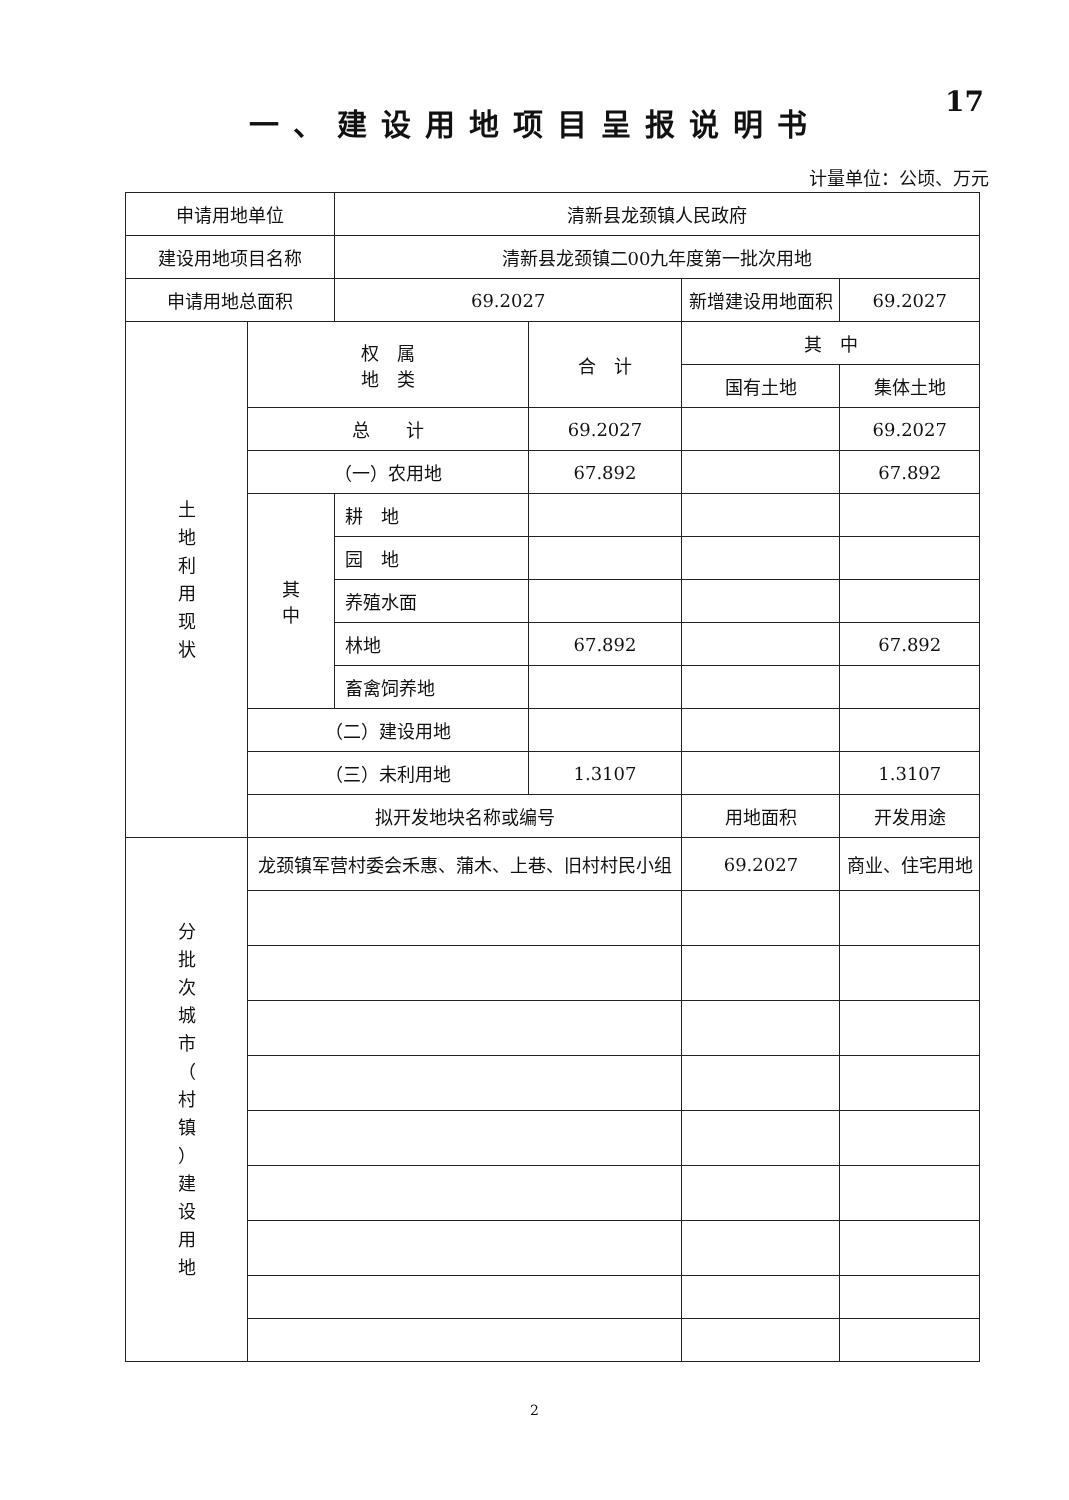17
一、建设用地项目呈报说明书
计量单位：公顷、万元
| 申请用地单位 | | 清新县龙颈镇人民政府 | | | |
| 建设用地项目名称 | | 清新县龙颈镇二00九年度第一批次用地 | | | |
| 申请用地总面积 | | 69.2027 | | 新增建设用地面积 | 69.2027 |
| 土 地 利 用 现 状 | 权 属 地 类 | | 合 计 | 其 中 | |
| | | | | 国有土地 | 集体土地 |
| | 总 计 | | 69.2027 | | 69.2027 |
| | （一）农用地 | | 67.892 | | 67.892 |
| | 其 中 | 耕 地 | | | |
| | | 园 地 | | | |
| | | 养殖水面 | | | |
| | | 林地 | 67.892 | | 67.892 |
| | | 畜禽饲养地 | | | |
| | （二）建设用地 | | | | |
| | （三）未利用地 | | 1.3107 | | 1.3107 |
| | 拟开发地块名称或编号 | | | 用地面积 | 开发用途 |
| 分 批 次 城 市 （ 村 镇 ） 建 设 用 地 | 龙颈镇军营村委会禾惠、蒲木、上巷、旧村村民小组 | | | 69.2027 | 商业、住宅用地 |
2